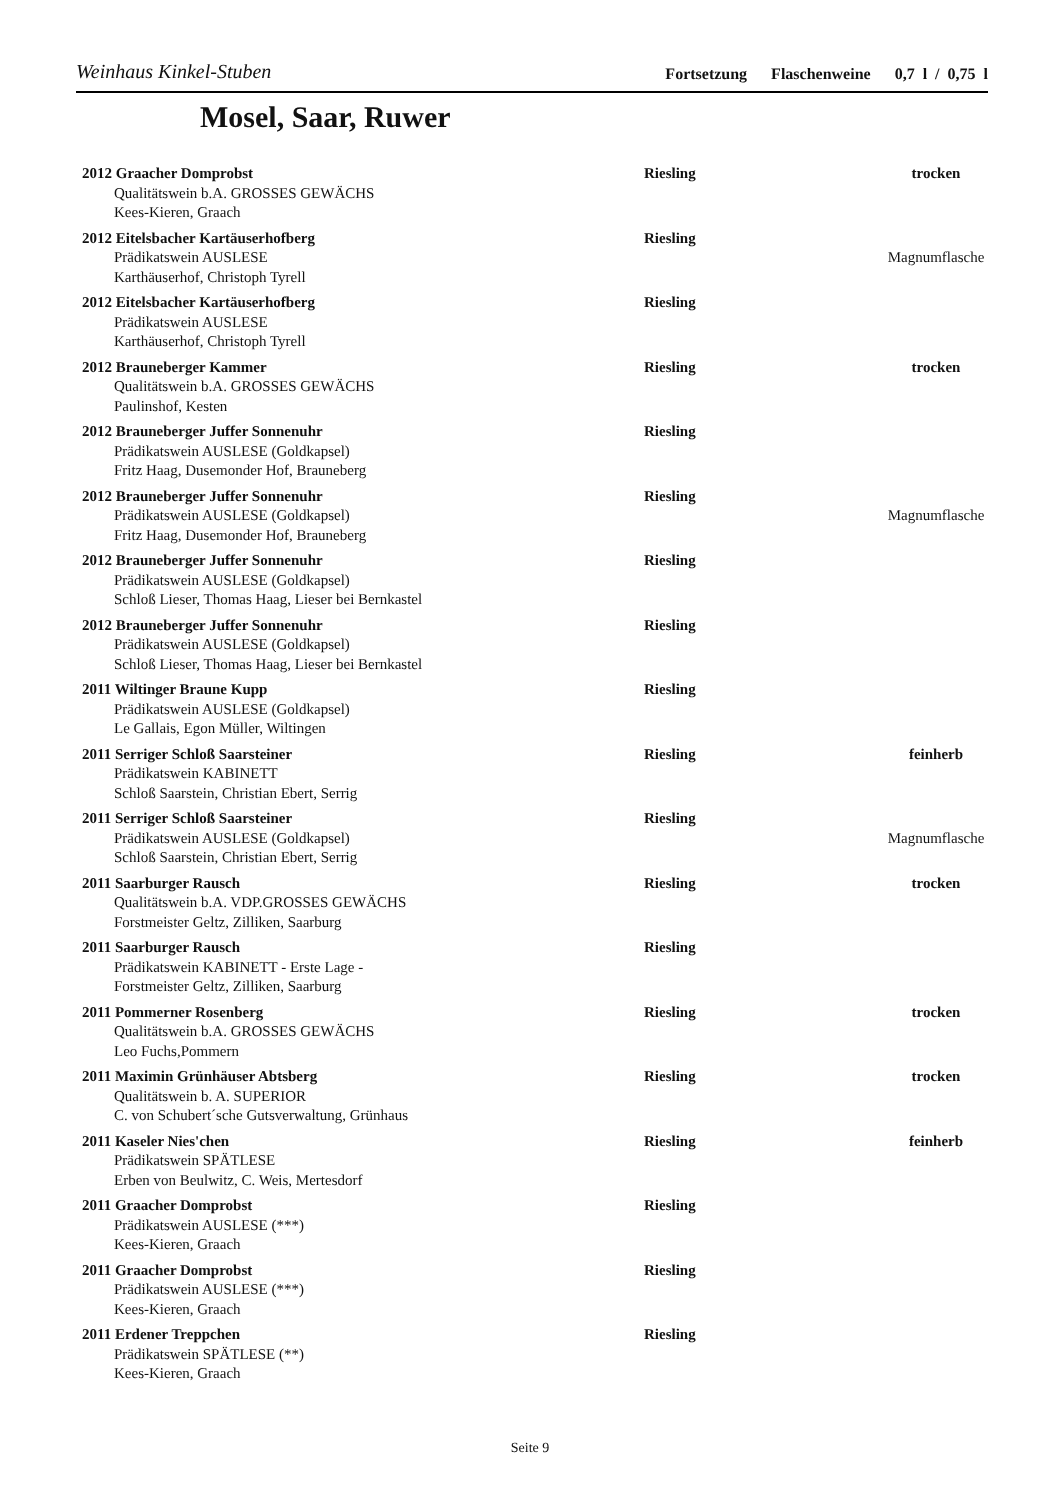Weinhaus Kinkel-Stuben Fortsetzung Flaschenweine 0,7 l / 0,75 l
Mosel, Saar, Ruwer
2012 Graacher Domprobst
Qualitätswein b.A. GROSSES GEWÄCHS
Kees-Kieren, Graach
Riesling
trocken
2012 Eitelsbacher Kartäuserhofberg
Prädikatswein AUSLESE
Karthäuserhof, Christoph Tyrell
Riesling
Magnumflasche
2012 Eitelsbacher Kartäuserhofberg
Prädikatswein AUSLESE
Karthäuserhof, Christoph Tyrell
Riesling
2012 Brauneberger Kammer
Qualitätswein b.A. GROSSES GEWÄCHS
Paulinshof, Kesten
Riesling
trocken
2012 Brauneberger Juffer Sonnenuhr
Prädikatswein AUSLESE (Goldkapsel)
Fritz Haag, Dusemonder Hof, Brauneberg
Riesling
2012 Brauneberger Juffer Sonnenuhr
Prädikatswein AUSLESE (Goldkapsel)
Fritz Haag, Dusemonder Hof, Brauneberg
Riesling
Magnumflasche
2012 Brauneberger Juffer Sonnenuhr
Prädikatswein AUSLESE (Goldkapsel)
Schloß Lieser, Thomas Haag, Lieser bei Bernkastel
Riesling
2012 Brauneberger Juffer Sonnenuhr
Prädikatswein AUSLESE (Goldkapsel)
Schloß Lieser, Thomas Haag, Lieser bei Bernkastel
Riesling
2011 Wiltinger Braune Kupp
Prädikatswein AUSLESE (Goldkapsel)
Le Gallais, Egon Müller, Wiltingen
Riesling
2011 Serriger Schloß Saarsteiner
Prädikatswein KABINETT
Schloß Saarstein, Christian Ebert, Serrig
Riesling
feinherb
2011 Serriger Schloß Saarsteiner
Prädikatswein AUSLESE (Goldkapsel)
Schloß Saarstein, Christian Ebert, Serrig
Riesling
Magnumflasche
2011 Saarburger Rausch
Qualitätswein b.A. VDP.GROSSES GEWÄCHS
Forstmeister Geltz, Zilliken, Saarburg
Riesling
trocken
2011 Saarburger Rausch
Prädikatswein KABINETT - Erste Lage -
Forstmeister Geltz, Zilliken, Saarburg
Riesling
2011 Pommerner Rosenberg
Qualitätswein b.A. GROSSES GEWÄCHS
Leo Fuchs,Pommern
Riesling
trocken
2011 Maximin Grünhäuser Abtsberg
Qualitätswein b. A. SUPERIOR
C. von Schubert´sche Gutsverwaltung, Grünhaus
Riesling
trocken
2011 Kaseler Nies'chen
Prädikatswein SPÄTLESE
Erben von Beulwitz, C. Weis, Mertesdorf
Riesling
feinherb
2011 Graacher Domprobst
Prädikatswein AUSLESE (***)
Kees-Kieren, Graach
Riesling
2011 Graacher Domprobst
Prädikatswein AUSLESE (***)
Kees-Kieren, Graach
Riesling
2011 Erdener Treppchen
Prädikatswein SPÄTLESE (**)
Kees-Kieren, Graach
Riesling
Seite 9